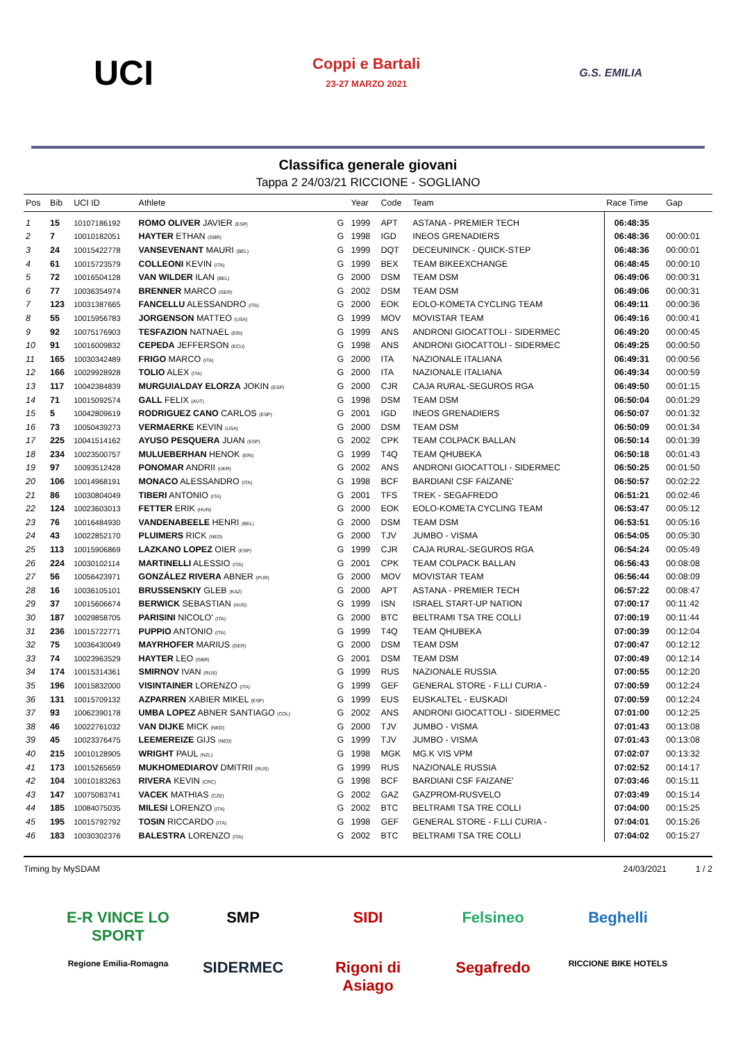UCI
Coppi e Bartali
23-27 MARZO 2021
G.S. EMILIA
Classifica generale giovani
Tappa 2 24/03/21 RICCIONE - SOGLIANO
| Pos | Bib | UCI ID | Athlete | | Year | Code | Team | Race Time | Gap |
| --- | --- | --- | --- | --- | --- | --- | --- | --- | --- |
| 1 | 15 | 10107186192 | ROMO OLIVER JAVIER (ESP) | G | 1999 | APT | ASTANA - PREMIER TECH | 06:48:35 | |
| 2 | 7 | 10010182051 | HAYTER ETHAN (GBR) | G | 1998 | IGD | INEOS GRENADIERS | 06:48:36 | 00:00:01 |
| 3 | 24 | 10015422778 | VANSEVENANT MAURI (BEL) | G | 1999 | DQT | DECEUNINCK - QUICK-STEP | 06:48:36 | 00:00:01 |
| 4 | 61 | 10015723579 | COLLEONI KEVIN (ITA) | G | 1999 | BEX | TEAM BIKEEXCHANGE | 06:48:45 | 00:00:10 |
| 5 | 72 | 10016504128 | VAN WILDER ILAN (BEL) | G | 2000 | DSM | TEAM DSM | 06:49:06 | 00:00:31 |
| 6 | 77 | 10036354974 | BRENNER MARCO (GER) | G | 2002 | DSM | TEAM DSM | 06:49:06 | 00:00:31 |
| 7 | 123 | 10031387665 | FANCELLU ALESSANDRO (ITA) | G | 2000 | EOK | EOLO-KOMETA CYCLING TEAM | 06:49:11 | 00:00:36 |
| 8 | 55 | 10015956783 | JORGENSON MATTEO (USA) | G | 1999 | MOV | MOVISTAR TEAM | 06:49:16 | 00:00:41 |
| 9 | 92 | 10075176903 | TESFAZION NATNAEL (ERI) | G | 1999 | ANS | ANDRONI GIOCATTOLI - SIDERMEC | 06:49:20 | 00:00:45 |
| 10 | 91 | 10016009832 | CEPEDA JEFFERSON (ECU) | G | 1998 | ANS | ANDRONI GIOCATTOLI - SIDERMEC | 06:49:25 | 00:00:50 |
| 11 | 165 | 10030342489 | FRIGO MARCO (ITA) | G | 2000 | ITA | NAZIONALE ITALIANA | 06:49:31 | 00:00:56 |
| 12 | 166 | 10029928928 | TOLIO ALEX (ITA) | G | 2000 | ITA | NAZIONALE ITALIANA | 06:49:34 | 00:00:59 |
| 13 | 117 | 10042384839 | MURGUIALDAY ELORZA JOKIN (ESP) | G | 2000 | CJR | CAJA RURAL-SEGUROS RGA | 06:49:50 | 00:01:15 |
| 14 | 71 | 10015092574 | GALL FELIX (AUT) | G | 1998 | DSM | TEAM DSM | 06:50:04 | 00:01:29 |
| 15 | 5 | 10042809619 | RODRIGUEZ CANO CARLOS (ESP) | G | 2001 | IGD | INEOS GRENADIERS | 06:50:07 | 00:01:32 |
| 16 | 73 | 10050439273 | VERMAERKE KEVIN (USA) | G | 2000 | DSM | TEAM DSM | 06:50:09 | 00:01:34 |
| 17 | 225 | 10041514162 | AYUSO PESQUERA JUAN (ESP) | G | 2002 | CPK | TEAM COLPACK BALLAN | 06:50:14 | 00:01:39 |
| 18 | 234 | 10023500757 | MULUEBERHAN HENOK (ERI) | G | 1999 | T4Q | TEAM QHUBEKA | 06:50:18 | 00:01:43 |
| 19 | 97 | 10093512428 | PONOMAR ANDRII (UKR) | G | 2002 | ANS | ANDRONI GIOCATTOLI - SIDERMEC | 06:50:25 | 00:01:50 |
| 20 | 106 | 10014968191 | MONACO ALESSANDRO (ITA) | G | 1998 | BCF | BARDIANI CSF FAIZANE' | 06:50:57 | 00:02:22 |
| 21 | 86 | 10030804049 | TIBERI ANTONIO (ITA) | G | 2001 | TFS | TREK - SEGAFREDO | 06:51:21 | 00:02:46 |
| 22 | 124 | 10023603013 | FETTER ERIK (HUN) | G | 2000 | EOK | EOLO-KOMETA CYCLING TEAM | 06:53:47 | 00:05:12 |
| 23 | 76 | 10016484930 | VANDENABEELE HENRI (BEL) | G | 2000 | DSM | TEAM DSM | 06:53:51 | 00:05:16 |
| 24 | 43 | 10022852170 | PLUIMERS RICK (NED) | G | 2000 | TJV | JUMBO - VISMA | 06:54:05 | 00:05:30 |
| 25 | 113 | 10015906869 | LAZKANO LOPEZ OIER (ESP) | G | 1999 | CJR | CAJA RURAL-SEGUROS RGA | 06:54:24 | 00:05:49 |
| 26 | 224 | 10030102114 | MARTINELLI ALESSIO (ITA) | G | 2001 | CPK | TEAM COLPACK BALLAN | 06:56:43 | 00:08:08 |
| 27 | 56 | 10056423971 | GONZÁLEZ RIVERA ABNER (PUR) | G | 2000 | MOV | MOVISTAR TEAM | 06:56:44 | 00:08:09 |
| 28 | 16 | 10036105101 | BRUSSENSKIY GLEB (KAZ) | G | 2000 | APT | ASTANA - PREMIER TECH | 06:57:22 | 00:08:47 |
| 29 | 37 | 10015606674 | BERWICK SEBASTIAN (AUS) | G | 1999 | ISN | ISRAEL START-UP NATION | 07:00:17 | 00:11:42 |
| 30 | 187 | 10029858705 | PARISINI NICOLO' (ITA) | G | 2000 | BTC | BELTRAMI TSA TRE COLLI | 07:00:19 | 00:11:44 |
| 31 | 236 | 10015722771 | PUPPIO ANTONIO (ITA) | G | 1999 | T4Q | TEAM QHUBEKA | 07:00:39 | 00:12:04 |
| 32 | 75 | 10036430049 | MAYRHOFER MARIUS (GER) | G | 2000 | DSM | TEAM DSM | 07:00:47 | 00:12:12 |
| 33 | 74 | 10023963529 | HAYTER LEO (GBR) | G | 2001 | DSM | TEAM DSM | 07:00:49 | 00:12:14 |
| 34 | 174 | 10015314361 | SMIRNOV IVAN (RUS) | G | 1999 | RUS | NAZIONALE RUSSIA | 07:00:55 | 00:12:20 |
| 35 | 196 | 10015832000 | VISINTAINER LORENZO (ITA) | G | 1999 | GEF | GENERAL STORE - F.LLI CURIA - | 07:00:59 | 00:12:24 |
| 36 | 131 | 10015709132 | AZPARREN XABIER MIKEL (ESP) | G | 1999 | EUS | EUSKALTEL - EUSKADI | 07:00:59 | 00:12:24 |
| 37 | 93 | 10062390178 | UMBA LOPEZ ABNER SANTIAGO (COL) | G | 2002 | ANS | ANDRONI GIOCATTOLI - SIDERMEC | 07:01:00 | 00:12:25 |
| 38 | 46 | 10022761032 | VAN DIJKE MICK (NED) | G | 2000 | TJV | JUMBO - VISMA | 07:01:43 | 00:13:08 |
| 39 | 45 | 10023376475 | LEEMEREIZE GIJS (NED) | G | 1999 | TJV | JUMBO - VISMA | 07:01:43 | 00:13:08 |
| 40 | 215 | 10010128905 | WRIGHT PAUL (NZL) | G | 1998 | MGK | MG.K VIS VPM | 07:02:07 | 00:13:32 |
| 41 | 173 | 10015265659 | MUKHOMEDIAROV DMITRII (RUS) | G | 1999 | RUS | NAZIONALE RUSSIA | 07:02:52 | 00:14:17 |
| 42 | 104 | 10010183263 | RIVERA KEVIN (CRC) | G | 1998 | BCF | BARDIANI CSF FAIZANE' | 07:03:46 | 00:15:11 |
| 43 | 147 | 10075083741 | VACEK MATHIAS (CZE) | G | 2002 | GAZ | GAZPROM-RUSVELO | 07:03:49 | 00:15:14 |
| 44 | 185 | 10084075035 | MILESI LORENZO (ITA) | G | 2002 | BTC | BELTRAMI TSA TRE COLLI | 07:04:00 | 00:15:25 |
| 45 | 195 | 10015792792 | TOSIN RICCARDO (ITA) | G | 1998 | GEF | GENERAL STORE - F.LLI CURIA - | 07:04:01 | 00:15:26 |
| 46 | 183 | 10030302376 | BALESTRA LORENZO (ITA) | G | 2002 | BTC | BELTRAMI TSA TRE COLLI | 07:04:02 | 00:15:27 |
Timing by MySDAM 24/03/2021 1 / 2
E-R VINCE LO SPORT
SMP
SIDI
Felsineo
Beghelli
Regione Emilia-Romagna
SIDERMEC
Rigoni di Asiago
Segafredo
RICCIONE BIKE HOTELS